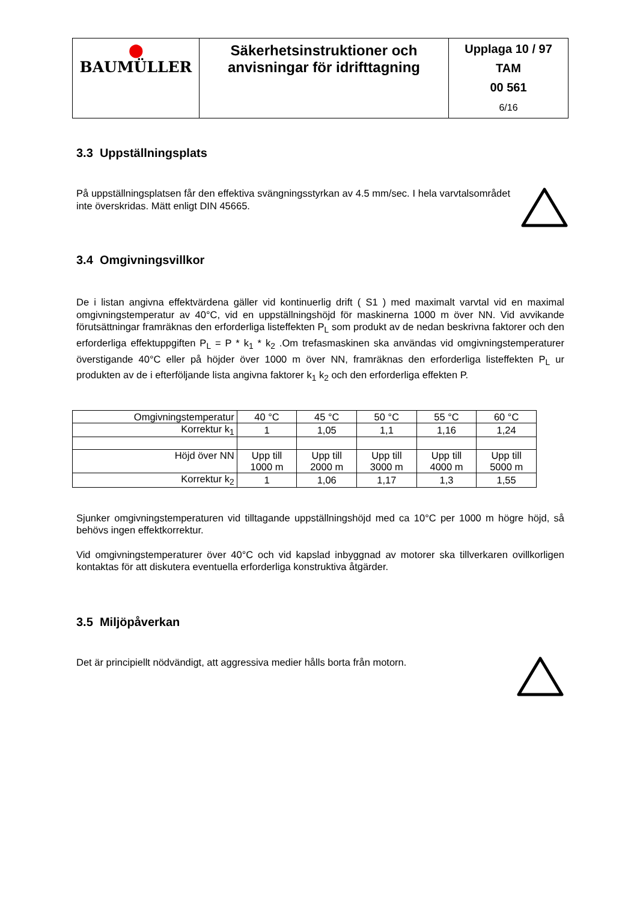| ⬤ BAUMÜLLER | Säkerhetsinstruktioner och anvisningar för idrifttagning | Upplaga 10 / 97 TAM 00 561 6/16 |
3.3 Uppställningsplats
På uppställningsplatsen får den effektiva svängningsstyrkan av 4.5 mm/sec. I hela varvtalsområdet inte överskridas. Mätt enligt DIN 45665.
3.4 Omgivningsvillkor
De i listan angivna effektvärdena gäller vid kontinuerlig drift ( S1 ) med maximalt varvtal vid en maximal omgivningstemperatur av 40°C, vid en uppställningshöjd för maskinerna 1000 m över NN. Vid avvikande förutsättningar framräknas den erforderliga listeffekten P<sub>L</sub> som produkt av de nedan beskrivna faktorer och den erforderliga effektuppgiften P<sub>L</sub> = P * k<sub>1</sub> * k<sub>2</sub> .Om trefasmaskinen ska användas vid omgivningstemperaturer överstigande 40°C eller på höjder över 1000 m över NN, framräknas den erforderliga listeffekten P<sub>L</sub> ur produkten av de i efterföljande lista angivna faktorer k<sub>1</sub> k<sub>2</sub> och den erforderliga effekten P.
| Omgivningstemperatur | 40 °C | 45 °C | 50 °C | 55 °C | 60 °C |
| Korrektur k<sub>1</sub> | 1 | 1,05 | 1,1 | 1,16 | 1,24 |
| Höjd över NN | Upp till 1000 m | Upp till 2000 m | Upp till 3000 m | Upp till 4000 m | Upp till 5000 m |
| Korrektur k<sub>2</sub> | 1 | 1,06 | 1,17 | 1,3 | 1,55 |
Sjunker omgivningstemperaturen vid tilltagande uppställningshöjd med ca 10°C per 1000 m högre höjd, så behövs ingen effektkorrektur.
Vid omgivningstemperaturer över 40°C och vid kapslad inbyggnad av motorer ska tillverkaren ovillkorligen kontaktas för att diskutera eventuella erforderliga konstruktiva åtgärder.
3.5 Miljöpåverkan
Det är principiellt nödvändigt, att aggressiva medier hålls borta från motorn.